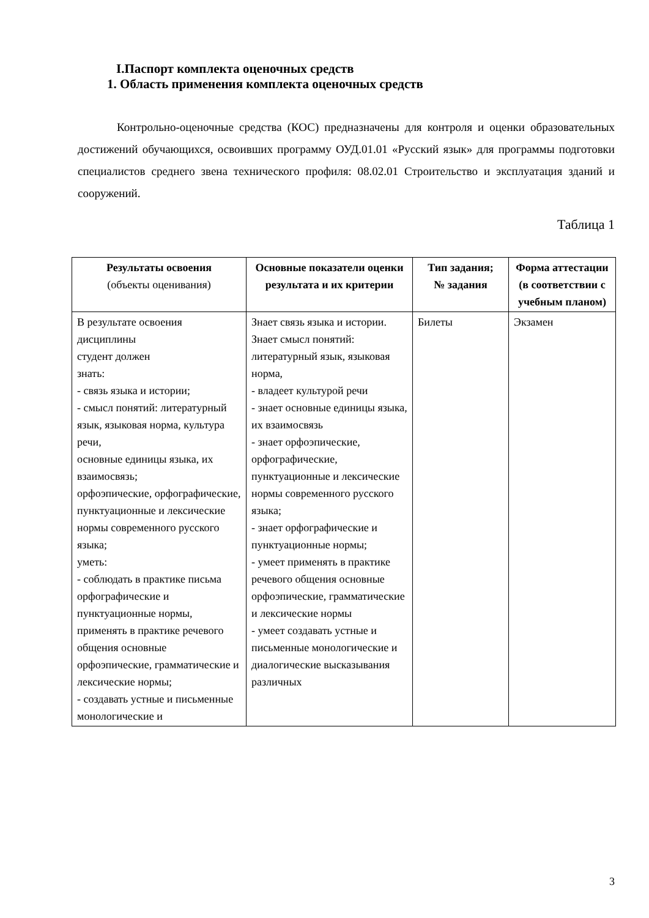I.Паспорт комплекта оценочных средств
1. Область применения комплекта оценочных средств
Контрольно-оценочные средства (КОС) предназначены для контроля и оценки образовательных достижений обучающихся, освоивших программу ОУД.01.01 «Русский язык» для программы подготовки специалистов среднего звена технического профиля: 08.02.01 Строительство и эксплуатация зданий и сооружений.
Таблица 1
| Результаты освоения (объекты оценивания) | Основные показатели оценки результата и их критерии | Тип задания; № задания | Форма аттестации (в соответствии с учебным планом) |
| --- | --- | --- | --- |
| В результате освоения дисциплины студент должен знать: - связь языка и истории; - смысл понятий: литературный язык, языковая норма, культура речи, основные единицы языка, их взаимосвязь; орфоэпические, орфографические, пунктуационные и лексические нормы современного русского языка; уметь: - соблюдать в практике письма орфографические и пунктуационные нормы, применять в практике речевого общения основные орфоэпические, грамматические и лексические нормы; - создавать устные и письменные монологические и | Знает связь языка и истории. Знает смысл понятий: литературный язык, языковая норма, - владеет культурой речи - знает основные единицы языка, их взаимосвязь - знает орфоэпические, орфографические, пунктуационные и лексические нормы современного русского языка; - знает орфографические и пунктуационные нормы; - умеет применять в практике речевого общения основные орфоэпические, грамматические и лексические нормы - умеет создавать устные и письменные монологические и диалогические высказывания различных | Билеты | Экзамен |
3